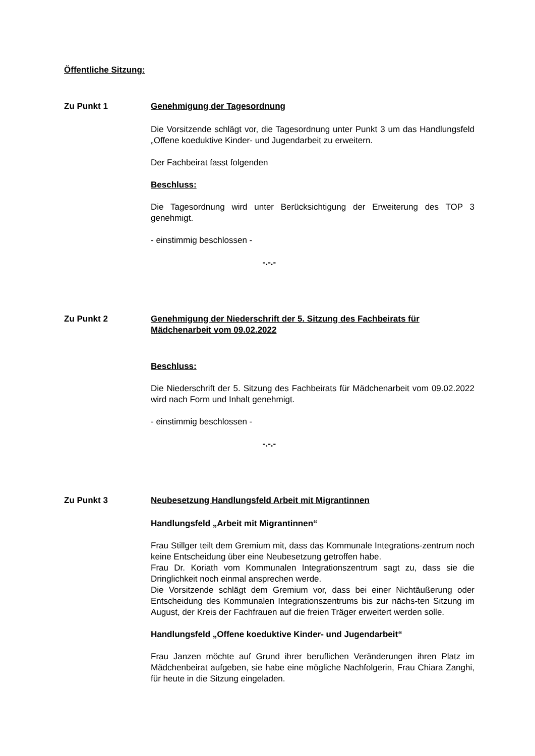Öffentliche Sitzung:
Zu Punkt 1 Genehmigung der Tagesordnung
Die Vorsitzende schlägt vor, die Tagesordnung unter Punkt 3 um das Handlungsfeld „Offene koeduktive Kinder- und Jugendarbeit zu erweitern.
Der Fachbeirat fasst folgenden
Beschluss:
Die Tagesordnung wird unter Berücksichtigung der Erweiterung des TOP 3 genehmigt.
- einstimmig beschlossen -
-.-.-
Zu Punkt 2 Genehmigung der Niederschrift der 5. Sitzung des Fachbeirats für Mädchenarbeit vom 09.02.2022
Beschluss:
Die Niederschrift der 5. Sitzung des Fachbeirats für Mädchenarbeit vom 09.02.2022 wird nach Form und Inhalt genehmigt.
- einstimmig beschlossen -
-.-.-
Zu Punkt 3 Neubesetzung Handlungsfeld Arbeit mit Migrantinnen
Handlungsfeld „Arbeit mit Migrantinnen“
Frau Stillger teilt dem Gremium mit, dass das Kommunale Integrations-zentrum noch keine Entscheidung über eine Neubesetzung getroffen habe.
Frau Dr. Koriath vom Kommunalen Integrationszentrum sagt zu, dass sie die Dringlichkeit noch einmal ansprechen werde.
Die Vorsitzende schlägt dem Gremium vor, dass bei einer Nichtäußerung oder Entscheidung des Kommunalen Integrationszentrums bis zur nächs-ten Sitzung im August, der Kreis der Fachfrauen auf die freien Träger erweitert werden solle.
Handlungsfeld „Offene koeduktive Kinder- und Jugendarbeit“
Frau Janzen möchte auf Grund ihrer beruflichen Veränderungen ihren Platz im Mädchenbeirat aufgeben, sie habe eine mögliche Nachfolgerin, Frau Chiara Zanghi, für heute in die Sitzung eingeladen.